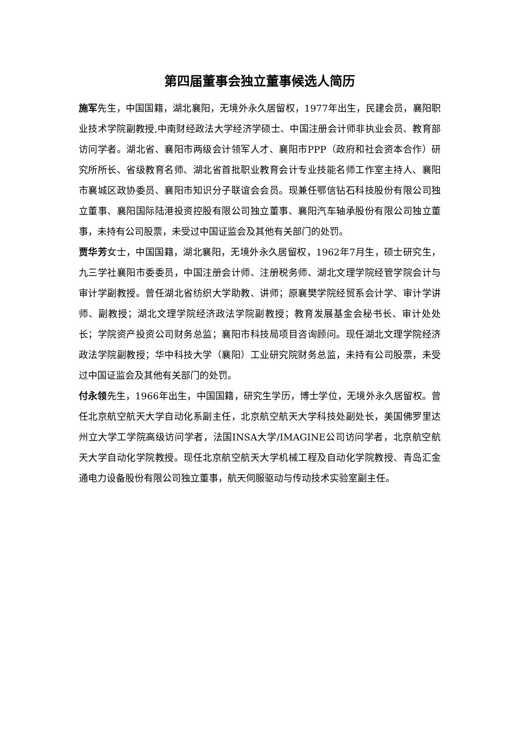第四届董事会独立董事候选人简历
施军先生，中国国籍，湖北襄阳，无境外永久居留权，1977年出生，民建会员，襄阳职业技术学院副教授,中南财经政法大学经济学硕士、中国注册会计师非执业会员、教育部访问学者。湖北省、襄阳市两级会计领军人才、襄阳市PPP（政府和社会资本合作）研究所所长、省级教育名师、湖北省首批职业教育会计专业技能名师工作室主持人、襄阳市襄城区政协委员、襄阳市知识分子联谊会会员。现兼任鄂信钻石科技股份有限公司独立董事、襄阳国际陆港投资控股有限公司独立董事、襄阳汽车轴承股份有限公司独立董事，未持有公司股票，未受过中国证监会及其他有关部门的处罚。
贾华芳女士，中国国籍，湖北襄阳，无境外永久居留权，1962年7月生，硕士研究生，九三学社襄阳市委委员，中国注册会计师、注册税务师、湖北文理学院经管学院会计与审计学副教授。曾任湖北省纺织大学助教、讲师；原襄樊学院经贸系会计学、审计学讲师、副教授；湖北文理学院经济政法学院副教授；教育发展基金会秘书长、审计处处长；学院资产投资公司财务总监；襄阳市科技局项目咨询顾问。现任湖北文理学院经济政法学院副教授；华中科技大学（襄阳）工业研究院财务总监，未持有公司股票，未受过中国证监会及其他有关部门的处罚。
付永领先生，1966年出生，中国国籍，研究生学历，博士学位，无境外永久居留权。曾任北京航空航天大学自动化系副主任，北京航空航天大学科技处副处长，美国佛罗里达州立大学工学院高级访问学者，法国INSA大学/IMAGINE公司访问学者，北京航空航天大学自动化学院教授。现任北京航空航天大学机械工程及自动化学院教授、青岛汇金通电力设备股份有限公司独立董事，航天伺服驱动与传动技术实验室副主任。